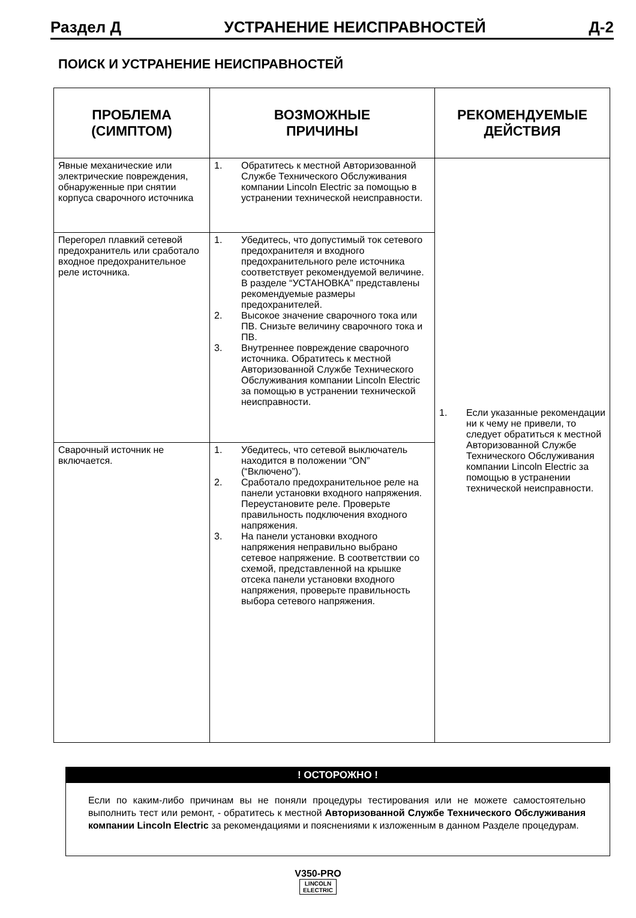Раздел Д УСТРАНЕНИЕ НЕИСПРАВНОСТЕЙ Д-2
ПОИСК И УСТРАНЕНИЕ НЕИСПРАВНОСТЕЙ
| ПРОБЛЕМА (СИМПТОМ) | ВОЗМОЖНЫЕ ПРИЧИНЫ | РЕКОМЕНДУЕМЫЕ ДЕЙСТВИЯ |
| --- | --- | --- |
| Явные механические или электрические повреждения, обнаруженные при снятии корпуса сварочного источника | 1. Обратитесь к местной Авторизованной Службе Технического Обслуживания компании Lincoln Electric за помощью в устранении технической неисправности. | 1. Если указанные рекомендации ни к чему не привели, то следует обратиться к местной Авторизованной Службе Технического Обслуживания компании Lincoln Electric за помощью в устранении технической неисправности. |
| Перегорел плавкий сетевой предохранитель или сработало входное предохранительное реле источника. | 1. Убедитесь, что допустимый ток сетевого предохранителя и входного предохранительного реле источника соответствует рекомендуемой величине. В разделе “УСТАНОВКА” представлены рекомендуемые размеры предохранителей. 2. Высокое значение сварочного тока или ПВ. Снизьте величину сварочного тока и ПВ. 3. Внутреннее повреждение сварочного источника. Обратитесь к местной Авторизованной Службе Технического Обслуживания компании Lincoln Electric за помощью в устранении технической неисправности. | |
| Сварочный источник не включается. | 1. Убедитесь, что сетевой выключатель находится в положении “ON” (“Включено”). 2. Сработало предохранительное реле на панели установки входного напряжения. Переустановите реле. Проверьте правильность подключения входного напряжения. 3. На панели установки входного напряжения неправильно выбрано сетевое напряжение. В соответствии со схемой, представленной на крышке отсека панели установки входного напряжения, проверьте правильность выбора сетевого напряжения. | |
! ОСТОРОЖНО !
Если по каким-либо причинам вы не поняли процедуры тестирования или не можете самостоятельно выполнить тест или ремонт, - обратитесь к местной Авторизованной Службе Технического Обслуживания компании Lincoln Electric за рекомендациями и пояснениями к изложенным в данном Разделе процедурам.
V350-PRO
LINCOLN
ELECTRIC